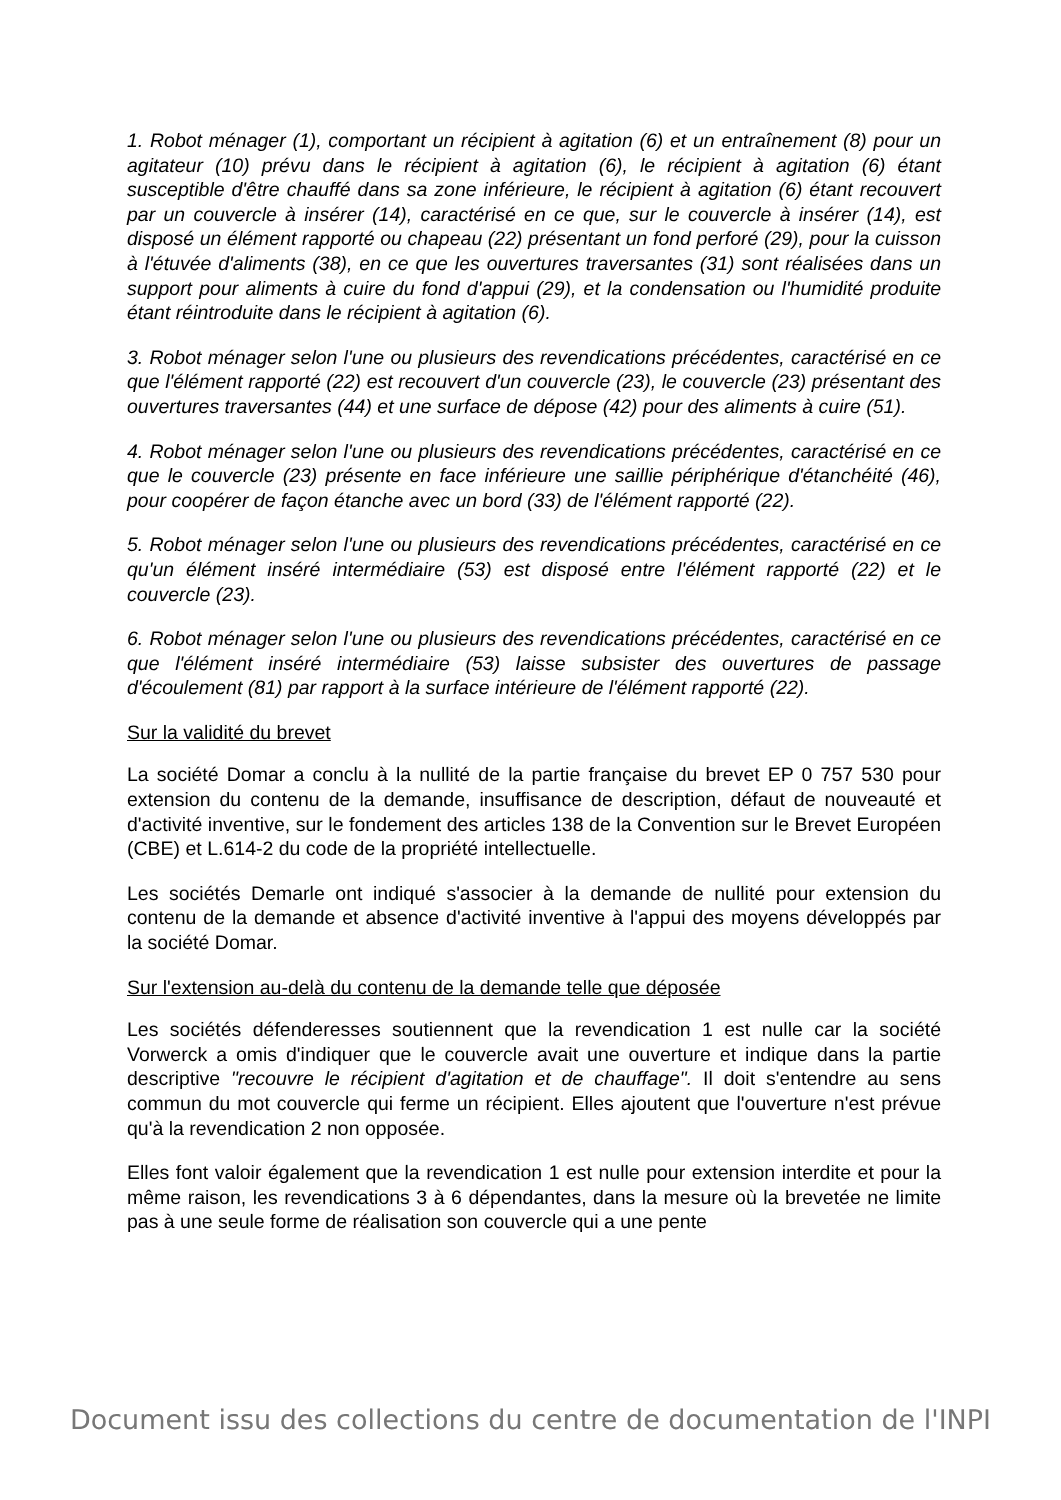1. Robot ménager (1), comportant un récipient à agitation (6) et un entraînement (8) pour un agitateur (10) prévu dans le récipient à agitation (6), le récipient à agitation (6) étant susceptible d'être chauffé dans sa zone inférieure, le récipient à agitation (6) étant recouvert par un couvercle à insérer (14), caractérisé en ce que, sur le couvercle à insérer (14), est disposé un élément rapporté ou chapeau (22) présentant un fond perforé (29), pour la cuisson à l'étuvée d'aliments (38), en ce que les ouvertures traversantes (31) sont réalisées dans un support pour aliments à cuire du fond d'appui (29), et la condensation ou l'humidité produite étant réintroduite dans le récipient à agitation (6).
3. Robot ménager selon l'une ou plusieurs des revendications précédentes, caractérisé en ce que l'élément rapporté (22) est recouvert d'un couvercle (23), le couvercle (23) présentant des ouvertures traversantes (44) et une surface de dépose (42) pour des aliments à cuire (51).
4. Robot ménager selon l'une ou plusieurs des revendications précédentes, caractérisé en ce que le couvercle (23) présente en face inférieure une saillie périphérique d'étanchéité (46), pour coopérer de façon étanche avec un bord (33) de l'élément rapporté (22).
5. Robot ménager selon l'une ou plusieurs des revendications précédentes, caractérisé en ce qu'un élément inséré intermédiaire (53) est disposé entre l'élément rapporté (22) et le couvercle (23).
6. Robot ménager selon l'une ou plusieurs des revendications précédentes, caractérisé en ce que l'élément inséré intermédiaire (53) laisse subsister des ouvertures de passage d'écoulement (81) par rapport à la surface intérieure de l'élément rapporté (22).
Sur la validité du brevet
La société Domar a conclu à la nullité de la partie française du brevet EP 0 757 530 pour extension du contenu de la demande, insuffisance de description, défaut de nouveauté et d'activité inventive, sur le fondement des articles 138 de la Convention sur le Brevet Européen (CBE) et L.614-2 du code de la propriété intellectuelle.
Les sociétés Demarle ont indiqué s'associer à la demande de nullité pour extension du contenu de la demande et absence d'activité inventive à l'appui des moyens développés par la société Domar.
Sur l'extension au-delà du contenu de la demande telle que déposée
Les sociétés défenderesses soutiennent que la revendication 1 est nulle car la société Vorwerck a omis d'indiquer que le couvercle avait une ouverture et indique dans la partie descriptive "recouvre le récipient d'agitation et de chauffage". Il doit s'entendre au sens commun du mot couvercle qui ferme un récipient. Elles ajoutent que l'ouverture n'est prévue qu'à la revendication 2 non opposée.
Elles font valoir également que la revendication 1 est nulle pour extension interdite et pour la même raison, les revendications 3 à 6 dépendantes, dans la mesure où la brevetée ne limite pas à une seule forme de réalisation son couvercle qui a une pente
Document issu des collections du centre de documentation de l'INPI